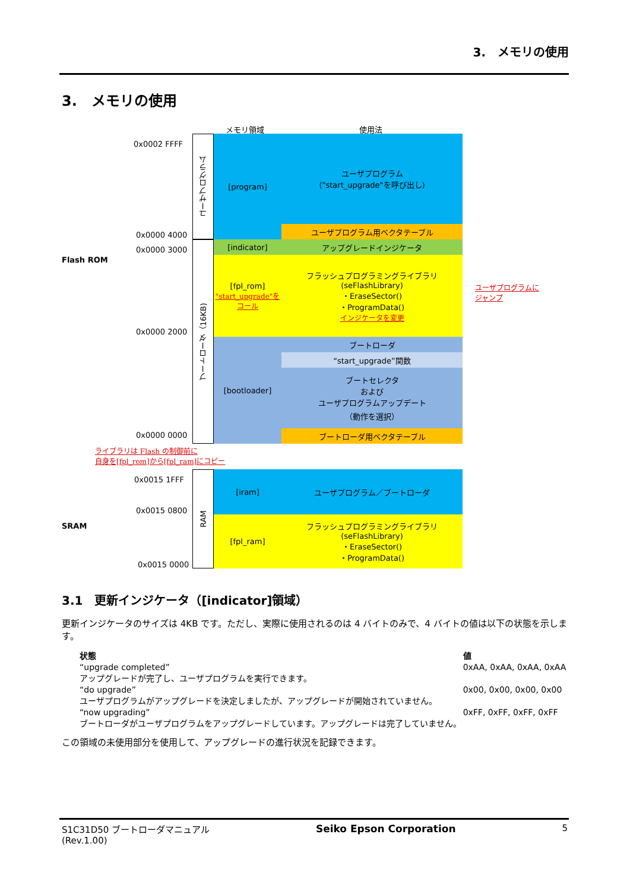3.　メモリの使用
3.　メモリの使用
メモリ領域 使用法
0x0002 FFFF
0x0000 4000
0x0000 3000
Flash ROM
0x0000 2000
0x0000 0000
ユーザプログラム
ブートローダ（16KB)
[program]
ユーザプログラム
("start_upgrade"を呼び出し)
ユーザプログラム用ベクタテーブル
[indicator] アップグレードインジケータ
[fpl_rom]
"start_upgrade"をコール
フラッシュプログラミングライブラリ
(seFlashLibrary)
・EraseSector()
・ProgramData()
インジケータを変更
[bootloader] ブートローダ
“start_upgrade”関数
ブートセレクタ
および
ユーザプログラムアップデート
（動作を選択）
ブートローダ用ベクタテーブル
ユーザプログラムに
ジャンプ
ライブラリは Flash の制御前に
自身を[fpl_rom]から[fpl_ram]にコピー
0x0015 1FFF
0x0015 0800
SRAM
0x0015 0000
RAM
[iram] ユーザプログラム／ブートローダ
[fpl_ram]
フラッシュプログラミングライブラリ
(seFlashLibrary)
・EraseSector()
・ProgramData()
3.1　更新インジケータ（[indicator]領域）
更新インジケータのサイズは 4KB です。ただし、実際に使用されるのは 4 バイトのみで、4 バイトの値は以下の状態を示します。
| 状態 | 値 |
| --- | --- |
| “upgrade completed” アップグレードが完了し、ユーザプログラムを実行できます。 | 0xAA, 0xAA, 0xAA, 0xAA |
| “do upgrade” ユーザプログラムがアップグレードを決定しましたが、アップグレードが開始されていません。 | 0x00, 0x00, 0x00, 0x00 |
| “now upgrading” ブートローダがユーザプログラムをアップグレードしています。アップグレードは完了していません。 | 0xFF, 0xFF, 0xFF, 0xFF |
この領域の未使用部分を使用して、アップグレードの進行状況を記録できます。
S1C31D50 ブートローダマニュアル
(Rev.1.00) Seiko Epson Corporation 5